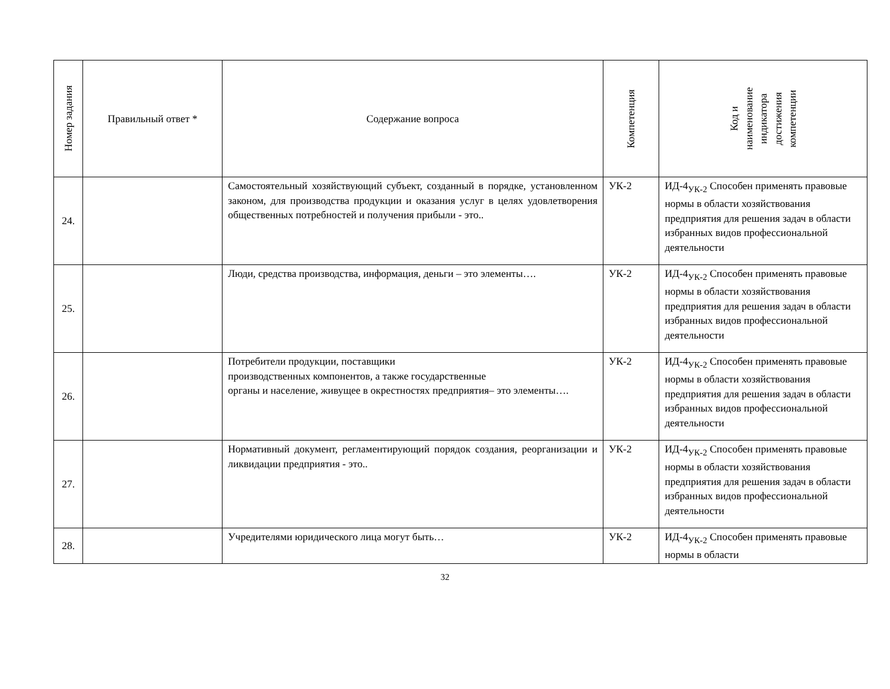| Номер задания | Правильный ответ * | Содержание вопроса | Компетенция | Код и наименование индикатора достижения компетенции |
| --- | --- | --- | --- | --- |
| 24. | | Самостоятельный хозяйствующий субъект, созданный в порядке, установленном законом, для производства продукции и оказания услуг в целях удовлетворения общественных потребностей и получения прибыли - это.. | УК-2 | ИД-4<sub>УК-2</sub> Способен применять правовые нормы в области хозяйствования предприятия для решения задач в области избранных видов профессиональной деятельности |
| 25. | | Люди, средства производства, информация, деньги – это элементы…. | УК-2 | ИД-4<sub>УК-2</sub> Способен применять правовые нормы в области хозяйствования предприятия для решения задач в области избранных видов профессиональной деятельности |
| 26. | | Потребители продукции, поставщики производственных компонентов, а также государственные органы и население, живущее в окрестностях предприятия– это элементы…. | УК-2 | ИД-4<sub>УК-2</sub> Способен применять правовые нормы в области хозяйствования предприятия для решения задач в области избранных видов профессиональной деятельности |
| 27. | | Нормативный документ, регламентирующий порядок создания, реорганизации и ликвидации предприятия - это.. | УК-2 | ИД-4<sub>УК-2</sub> Способен применять правовые нормы в области хозяйствования предприятия для решения задач в области избранных видов профессиональной деятельности |
| 28. | | Учредителями юридического лица могут быть… | УК-2 | ИД-4<sub>УК-2</sub> Способен применять правовые нормы в области |
32